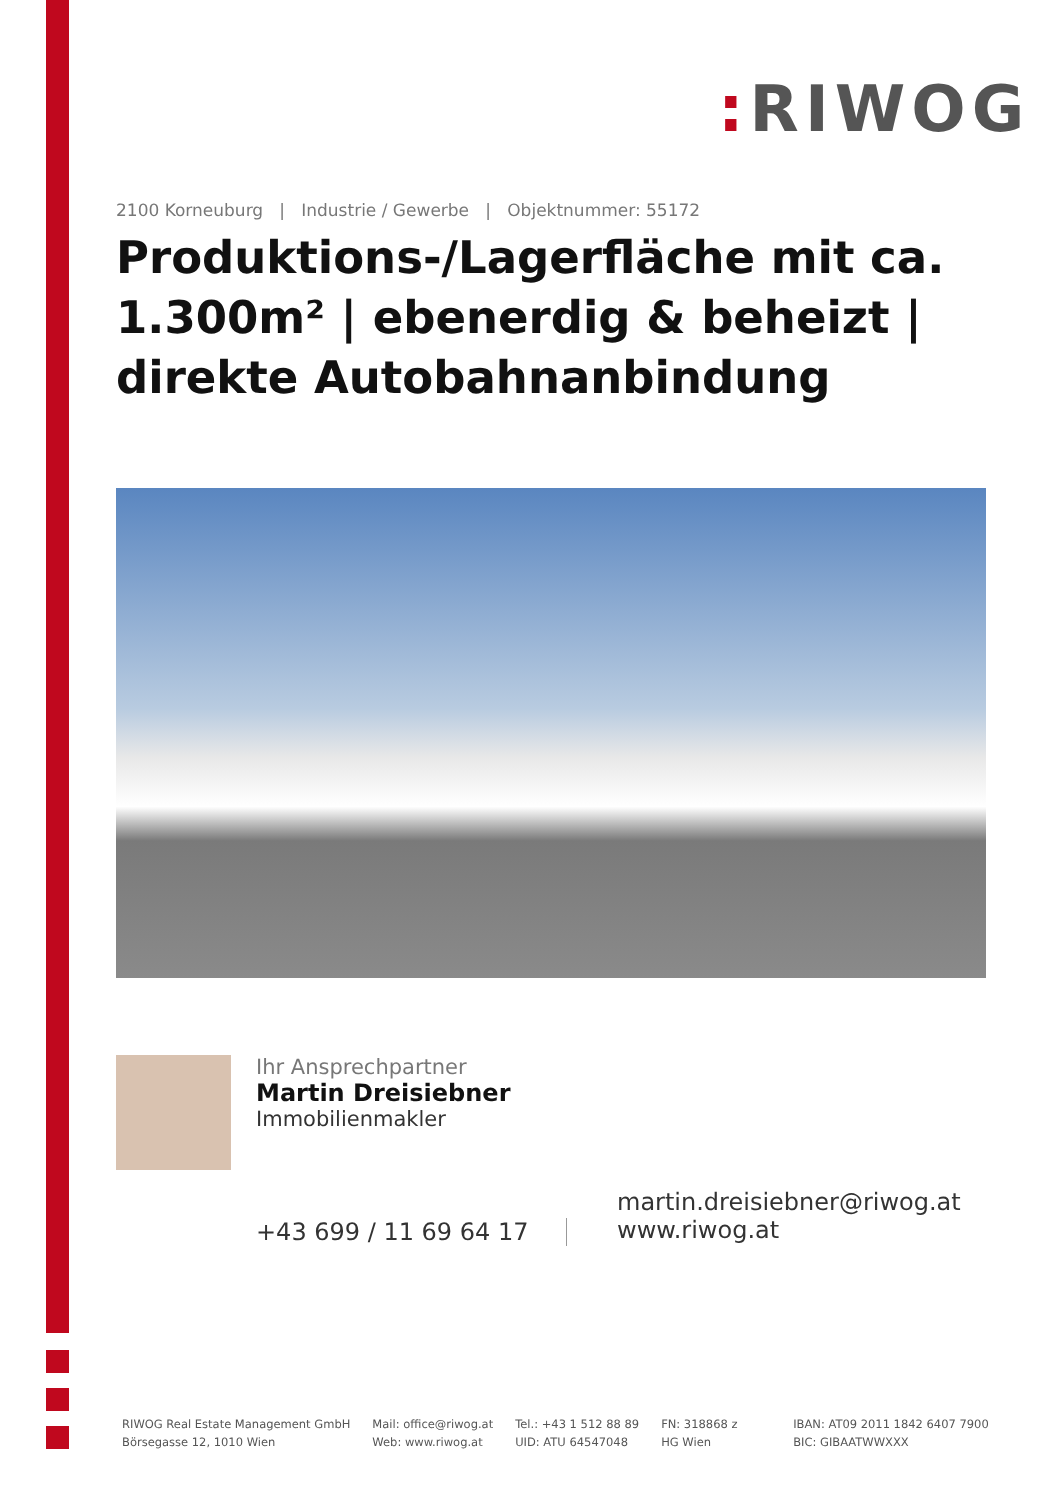: RIWOG
2100 Korneuburg | Industrie / Gewerbe | Objektnummer: 55172
Produktions-/Lagerfläche mit ca. 1.300m² | ebenerdig & beheizt | direkte Autobahnanbindung
Ihr Ansprechpartner
Martin Dreisiebner
Immobilienmakler
+43 699 / 11 69 64 17
martin.dreisiebner@riwog.at
www.riwog.at
RIWOG Real Estate Management GmbH
Börsegasse 12, 1010 Wien
Mail: office@riwog.at
Web: www.riwog.at
Tel.: +43 1 512 88 89
UID: ATU 64547048
FN: 318868 z
HG Wien
IBAN: AT09 2011 1842 6407 7900
BIC: GIBAATWWXXX